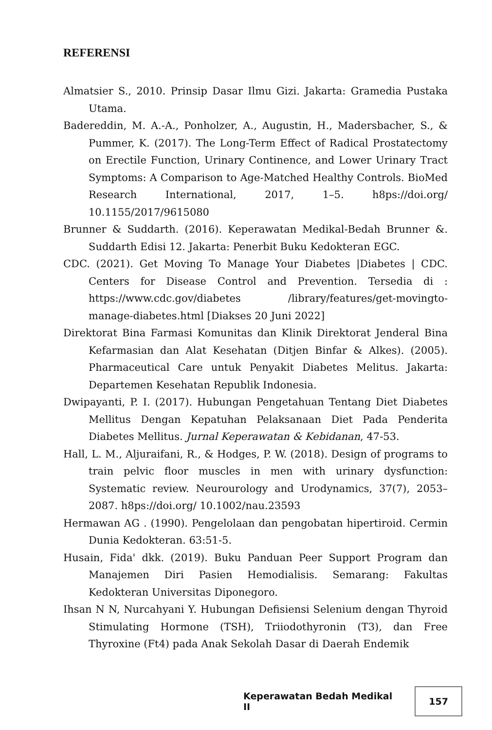REFERENSI
Almatsier S., 2010. Prinsip Dasar Ilmu Gizi. Jakarta: Gramedia Pustaka Utama.
Badereddin, M. A.-A., Ponholzer, A., Augustin, H., Madersbacher, S., & Pummer, K. (2017). The Long-Term Effect of Radical Prostatectomy on Erectile Function, Urinary Continence, and Lower Urinary Tract Symptoms: A Comparison to Age-Matched Healthy Controls. BioMed Research International, 2017, 1–5. h8ps://doi.org/ 10.1155/2017/9615080
Brunner & Suddarth. (2016). Keperawatan Medikal-Bedah Brunner &. Suddarth Edisi 12. Jakarta: Penerbit Buku Kedokteran EGC.
CDC. (2021). Get Moving To Manage Your Diabetes |Diabetes | CDC. Centers for Disease Control and Prevention. Tersedia di : https://www.cdc.gov/diabetes /library/features/get-movingto-manage-diabetes.html [Diakses 20 Juni 2022]
Direktorat Bina Farmasi Komunitas dan Klinik Direktorat Jenderal Bina Kefarmasian dan Alat Kesehatan (Ditjen Binfar & Alkes). (2005). Pharmaceutical Care untuk Penyakit Diabetes Melitus. Jakarta: Departemen Kesehatan Republik Indonesia.
Dwipayanti, P. I. (2017). Hubungan Pengetahuan Tentang Diet Diabetes Mellitus Dengan Kepatuhan Pelaksanaan Diet Pada Penderita Diabetes Mellitus. Jurnal Keperawatan & Kebidanan, 47-53.
Hall, L. M., Aljuraifani, R., & Hodges, P. W. (2018). Design of programs to train pelvic floor muscles in men with urinary dysfunction: Systematic review. Neurourology and Urodynamics, 37(7), 2053–2087. h8ps://doi.org/ 10.1002/nau.23593
Hermawan AG . (1990). Pengelolaan dan pengobatan hipertiroid. Cermin Dunia Kedokteran. 63:51-5.
Husain, Fida' dkk. (2019). Buku Panduan Peer Support Program dan Manajemen Diri Pasien Hemodialisis. Semarang: Fakultas Kedokteran Universitas Diponegoro.
Ihsan N N, Nurcahyani Y. Hubungan Defisiensi Selenium dengan Thyroid Stimulating Hormone (TSH), Triiodothyronin (T3), dan Free Thyroxine (Ft4) pada Anak Sekolah Dasar di Daerah Endemik
Keperawatan Bedah Medikal II 157